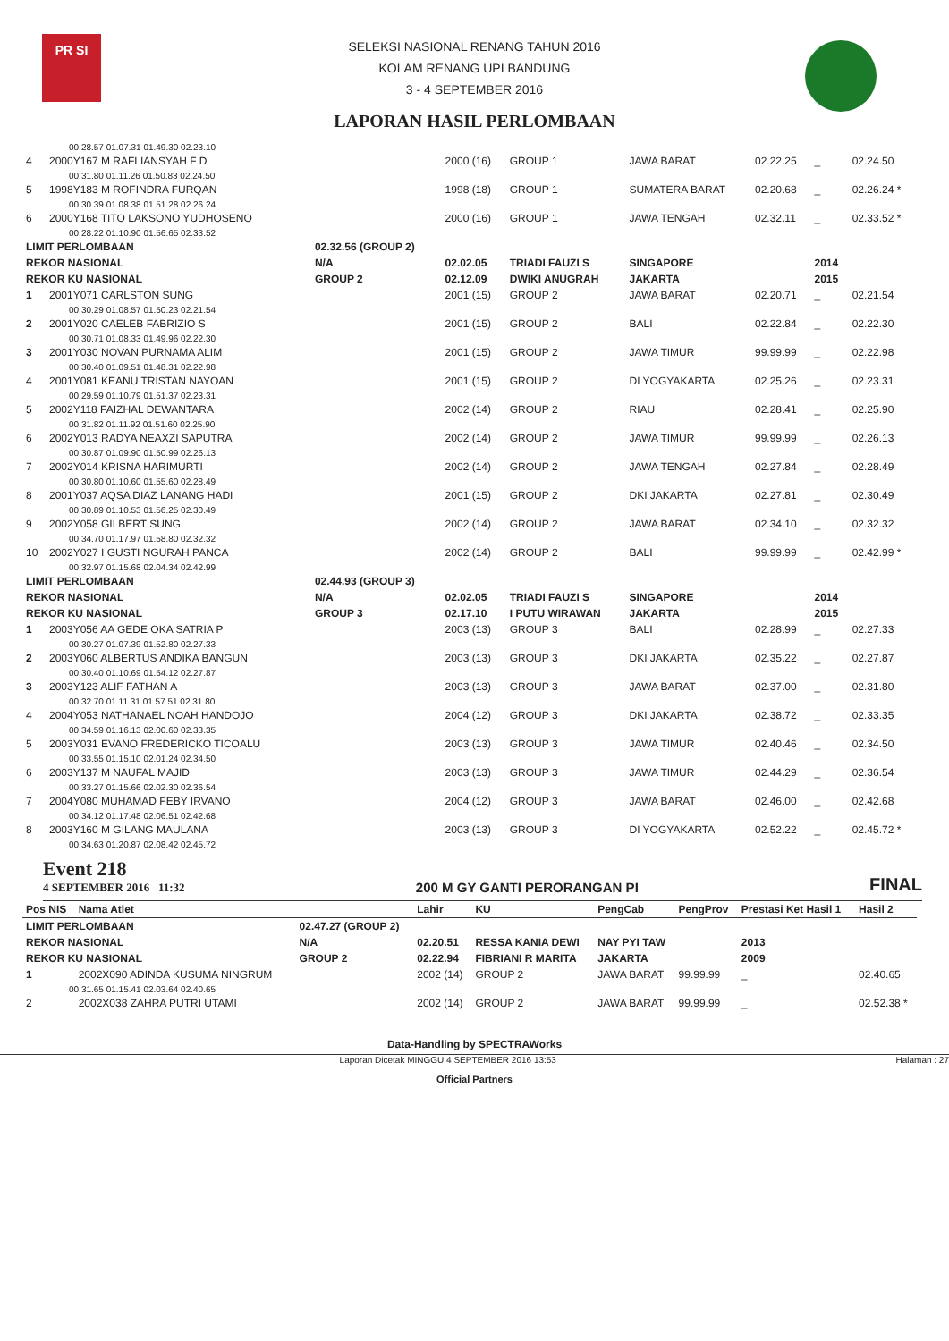PR SI
SELEKSI NASIONAL RENANG TAHUN 2016
KOLAM RENANG UPI BANDUNG
3 - 4 SEPTEMBER 2016
LAPORAN HASIL PERLOMBAAN
| 00.28.57 01.07.31 01.49.30 02.23.10 | | | | | | | | |
| 4 | 2000Y167 M RAFLIANSYAH F D | | 2000 (16) | GROUP 1 | JAWA BARAT | 02.22.25 | _ | 02.24.50 |
| 00.31.80 01.11.26 01.50.83 02.24.50 | | | | | | | | |
| 5 | 1998Y183 M ROFINDRA FURQAN | | 1998 (18) | GROUP 1 | SUMATERA BARAT | 02.20.68 | _ | 02.26.24 * |
| 00.30.39 01.08.38 01.51.28 02.26.24 | | | | | | | | |
| 6 | 2000Y168 TITO LAKSONO YUDHOSENO | | 2000 (16) | GROUP 1 | JAWA TENGAH | 02.32.11 | _ | 02.33.52 * |
| 00.28.22 01.10.90 01.56.65 02.33.52 | | | | | | | | |
| LIMIT PERLOMBAAN | | 02.32.56 (GROUP 2) | | | | | | |
| REKOR NASIONAL | | N/A | 02.02.05 | TRIADI FAUZI S | SINGAPORE | | 2014 | |
| REKOR KU NASIONAL | | GROUP 2 | 02.12.09 | DWIKI ANUGRAH | JAKARTA | | 2015 | |
| 1 | 2001Y071 CARLSTON SUNG | | 2001 (15) | GROUP 2 | JAWA BARAT | 02.20.71 | _ | 02.21.54 |
| 00.30.29 01.08.57 01.50.23 02.21.54 | | | | | | | | |
| 2 | 2001Y020 CAELEB FABRIZIO S | | 2001 (15) | GROUP 2 | BALI | 02.22.84 | _ | 02.22.30 |
| 00.30.71 01.08.33 01.49.96 02.22.30 | | | | | | | | |
| 3 | 2001Y030 NOVAN PURNAMA ALIM | | 2001 (15) | GROUP 2 | JAWA TIMUR | 99.99.99 | _ | 02.22.98 |
| 00.30.40 01.09.51 01.48.31 02.22.98 | | | | | | | | |
| 4 | 2001Y081 KEANU TRISTAN NAYOAN | | 2001 (15) | GROUP 2 | DI YOGYAKARTA | 02.25.26 | _ | 02.23.31 |
| 00.29.59 01.10.79 01.51.37 02.23.31 | | | | | | | | |
| 5 | 2002Y118 FAIZHAL DEWANTARA | | 2002 (14) | GROUP 2 | RIAU | 02.28.41 | _ | 02.25.90 |
| 00.31.82 01.11.92 01.51.60 02.25.90 | | | | | | | | |
| 6 | 2002Y013 RADYA NEAXZI SAPUTRA | | 2002 (14) | GROUP 2 | JAWA TIMUR | 99.99.99 | _ | 02.26.13 |
| 00.30.87 01.09.90 01.50.99 02.26.13 | | | | | | | | |
| 7 | 2002Y014 KRISNA HARIMURTI | | 2002 (14) | GROUP 2 | JAWA TENGAH | 02.27.84 | _ | 02.28.49 |
| 00.30.80 01.10.60 01.55.60 02.28.49 | | | | | | | | |
| 8 | 2001Y037 AQSA DIAZ LANANG HADI | | 2001 (15) | GROUP 2 | DKI JAKARTA | 02.27.81 | _ | 02.30.49 |
| 00.30.89 01.10.53 01.56.25 02.30.49 | | | | | | | | |
| 9 | 2002Y058 GILBERT SUNG | | 2002 (14) | GROUP 2 | JAWA BARAT | 02.34.10 | _ | 02.32.32 |
| 00.34.70 01.17.97 01.58.80 02.32.32 | | | | | | | | |
| 10 | 2002Y027 I GUSTI NGURAH PANCA | | 2002 (14) | GROUP 2 | BALI | 99.99.99 | _ | 02.42.99 * |
| 00.32.97 01.15.68 02.04.34 02.42.99 | | | | | | | | |
| LIMIT PERLOMBAAN | | 02.44.93 (GROUP 3) | | | | | | |
| REKOR NASIONAL | | N/A | 02.02.05 | TRIADI FAUZI S | SINGAPORE | | 2014 | |
| REKOR KU NASIONAL | | GROUP 3 | 02.17.10 | I PUTU WIRAWAN | JAKARTA | | 2015 | |
| 1 | 2003Y056 AA GEDE OKA SATRIA P | | 2003 (13) | GROUP 3 | BALI | 02.28.99 | _ | 02.27.33 |
| 00.30.27 01.07.39 01.52.80 02.27.33 | | | | | | | | |
| 2 | 2003Y060 ALBERTUS ANDIKA BANGUN | | 2003 (13) | GROUP 3 | DKI JAKARTA | 02.35.22 | _ | 02.27.87 |
| 00.30.40 01.10.69 01.54.12 02.27.87 | | | | | | | | |
| 3 | 2003Y123 ALIF FATHAN A | | 2003 (13) | GROUP 3 | JAWA BARAT | 02.37.00 | _ | 02.31.80 |
| 00.32.70 01.11.31 01.57.51 02.31.80 | | | | | | | | |
| 4 | 2004Y053 NATHANAEL NOAH HANDOJO | | 2004 (12) | GROUP 3 | DKI JAKARTA | 02.38.72 | _ | 02.33.35 |
| 00.34.59 01.16.13 02.00.60 02.33.35 | | | | | | | | |
| 5 | 2003Y031 EVANO FREDERICKO TICOALU | | 2003 (13) | GROUP 3 | JAWA TIMUR | 02.40.46 | _ | 02.34.50 |
| 00.33.55 01.15.10 02.01.24 02.34.50 | | | | | | | | |
| 6 | 2003Y137 M NAUFAL MAJID | | 2003 (13) | GROUP 3 | JAWA TIMUR | 02.44.29 | _ | 02.36.54 |
| 00.33.27 01.15.66 02.02.30 02.36.54 | | | | | | | | |
| 7 | 2004Y080 MUHAMAD FEBY IRVANO | | 2004 (12) | GROUP 3 | JAWA BARAT | 02.46.00 | _ | 02.42.68 |
| 00.34.12 01.17.48 02.06.51 02.42.68 | | | | | | | | |
| 8 | 2003Y160 M GILANG MAULANA | | 2003 (13) | GROUP 3 | DI YOGYAKARTA | 02.52.22 | _ | 02.45.72 * |
| 00.34.63 01.20.87 02.08.42 02.45.72 | | | | | | | | |
Event 218
4 SEPTEMBER 2016 11:32
200 M GY GANTI PERORANGAN PI
FINAL
| Pos NIS | Nama Atlet | | Lahir | KU | PengCab | PengProv | Prestasi Ket Hasil 1 | Hasil 2 |
| --- | --- | --- | --- | --- | --- | --- | --- | --- |
| LIMIT PERLOMBAAN | | 02.47.27 (GROUP 2) | | | | | | |
| REKOR NASIONAL | | N/A | 02.20.51 | RESSA KANIA DEWI | NAY PYI TAW | | 2013 | |
| REKOR KU NASIONAL | | GROUP 2 | 02.22.94 | FIBRIANI R MARITA | JAKARTA | | 2009 | |
| 1 | 2002X090 ADINDA KUSUMA NINGRUM | | 2002 (14) | GROUP 2 | JAWA BARAT | 99.99.99 | _ | 02.40.65 |
| 00.31.65 01.15.41 02.03.64 02.40.65 | | | | | | | | |
| 2 | 2002X038 ZAHRA PUTRI UTAMI | | 2002 (14) | GROUP 2 | JAWA BARAT | 99.99.99 | _ | 02.52.38 * |
Data-Handling by SPECTRAWorks
Laporan Dicetak MINGGU 4 SEPTEMBER 2016 13:53 Halaman : 27
Official Partners